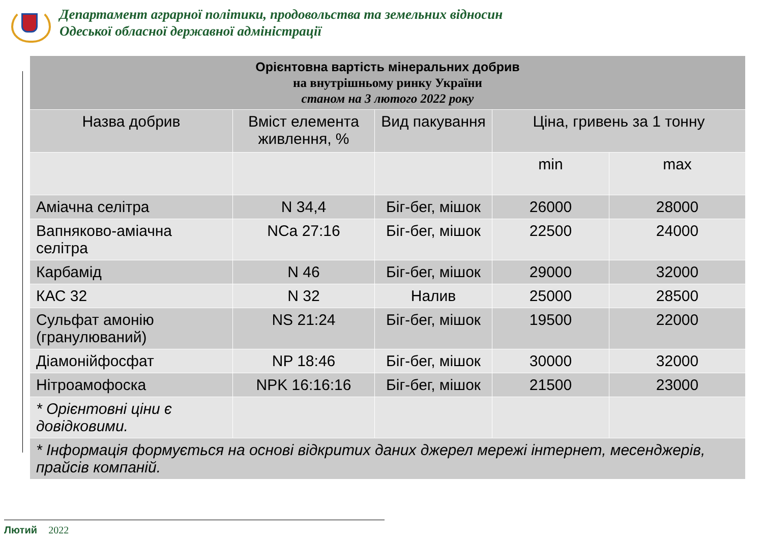Департамент аграрної політики, продовольства та земельних відносин
Одеської обласної державної адміністрації
| Орієнтовна вартість мінеральних добрив на внутрішньому ринку України станом на 3 лютого 2022 року | | | | |
| --- | --- | --- | --- | --- |
| Назва добрив | Вміст елемента живлення, % | Вид пакування | Ціна, гривень за 1 тонну | |
| | | | min | max |
| Аміачна селітра | N 34,4 | Біг-бег, мішок | 26000 | 28000 |
| Вапняково-аміачна селітра | NCa 27:16 | Біг-бег, мішок | 22500 | 24000 |
| Карбамід | N 46 | Біг-бег, мішок | 29000 | 32000 |
| КАС 32 | N 32 | Налив | 25000 | 28500 |
| Сульфат амонію (гранулюваний) | NS 21:24 | Біг-бег, мішок | 19500 | 22000 |
| Діамонійфосфат | NP 18:46 | Біг-бег, мішок | 30000 | 32000 |
| Нітроамофоска | NPK 16:16:16 | Біг-бег, мішок | 21500 | 23000 |
| * Орієнтовні ціни є довідковими. | | | | |
| * Інформація формується на основі відкритих даних джерел мережі інтернет, месенджерів, прайсів компаній. | | | | |
Лютий 2022